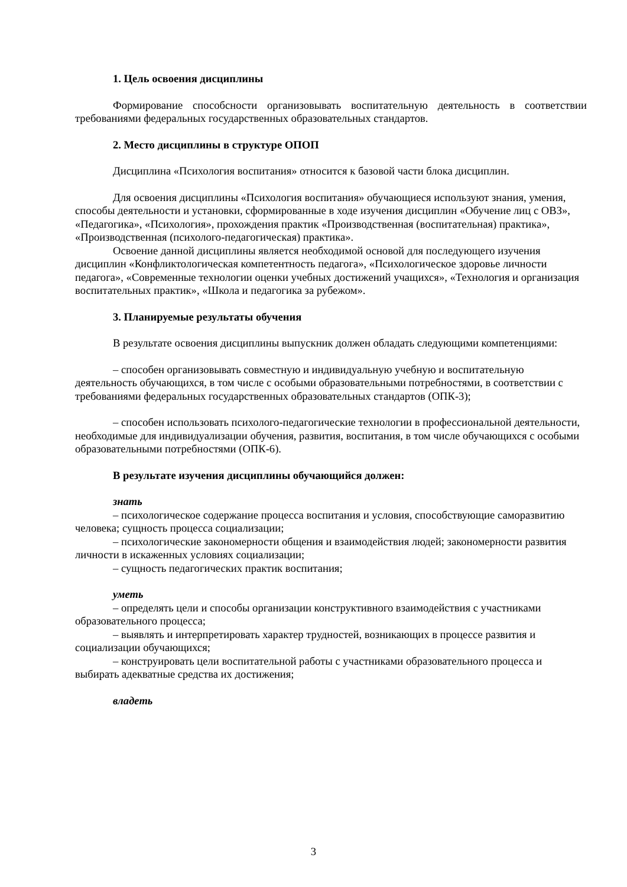1. Цель освоения дисциплины
Формирование способсности организовывать воспитательную деятельность в соответствии требованиями федеральных государственных образовательных стандартов.
2. Место дисциплины в структуре ОПОП
Дисциплина «Психология воспитания» относится к базовой части блока дисциплин.
Для освоения дисциплины «Психология воспитания» обучающиеся используют знания, умения, способы деятельности и установки, сформированные в ходе изучения дисциплин «Обучение лиц с ОВЗ», «Педагогика», «Психология», прохождения практик «Производственная (воспитательная) практика», «Производственная (психолого-педагогическая) практика».
Освоение данной дисциплины является необходимой основой для последующего изучения дисциплин «Конфликтологическая компетентность педагога», «Психологическое здоровье личности педагога», «Современные технологии оценки учебных достижений учащихся», «Технология и организация воспитательных практик», «Школа и педагогика за рубежом».
3. Планируемые результаты обучения
В результате освоения дисциплины выпускник должен обладать следующими компетенциями:
– способен организовывать совместную и индивидуальную учебную и воспитательную деятельность обучающихся, в том числе с особыми образовательными потребностями, в соответствии с требованиями федеральных государственных образовательных стандартов (ОПК-3);
– способен использовать психолого-педагогические технологии в профессиональной деятельности, необходимые для индивидуализации обучения, развития, воспитания, в том числе обучающихся с особыми образовательными потребностями (ОПК-6).
В результате изучения дисциплины обучающийся должен:
знать
– психологическое содержание процесса воспитания и условия, способствующие саморазвитию человека; сущность процесса социализации;
– психологические закономерности общения и взаимодействия людей; закономерности развития личности в искаженных условиях социализации;
– сущность педагогических практик воспитания;
уметь
– определять цели и способы организации конструктивного взаимодействия с участниками образовательного процесса;
– выявлять и интерпретировать характер трудностей, возникающих в процессе развития и социализации обучающихся;
– конструировать цели воспитательной работы с участниками образовательного процесса и выбирать адекватные средства их достижения;
владеть
3